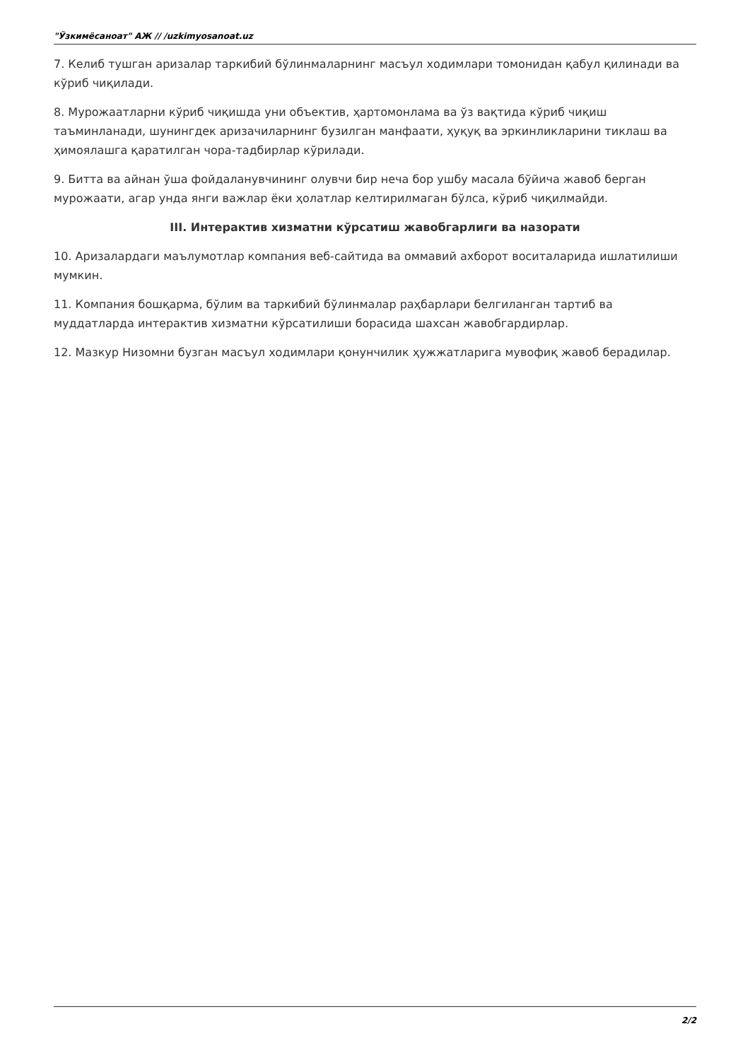"Ўзкимёсаноат" АЖ // /uzkimyosanoat.uz
7. Келиб тушган аризалар таркибий бўлинмаларнинг масъул ходимлари томонидан қабул қилинади ва кўриб чиқилади.
8. Мурожаатларни кўриб чиқишда уни объектив, ҳартомонлама ва ўз вақтида кўриб чиқиш таъминланади, шунингдек аризачиларнинг бузилган манфаати, ҳуқуқ ва эркинликларини тиклаш ва ҳимоялашга қаратилган чора-тадбирлар кўрилади.
9. Битта ва айнан ўша фойдаланувчининг олувчи бир неча бор ушбу масала бўйича жавоб берган мурожаати, агар унда янги важлар ёки ҳолатлар келтирилмаган бўлса, кўриб чиқилмайди.
III. Интерактив хизматни кўрсатиш жавобгарлиги ва назорати
10. Аризалардаги маълумотлар компания веб-сайтида ва оммавий ахборот воситаларида ишлатилиши мумкин.
11. Компания бошқарма, бўлим ва таркибий бўлинмалар раҳбарлари белгиланган тартиб ва муддатларда интерактив хизматни кўрсатилиши борасида шахсан жавобгардирлар.
12. Мазкур Низомни бузган масъул ходимлари қонунчилик ҳужжатларига мувофиқ жавоб берадилар.
2/2